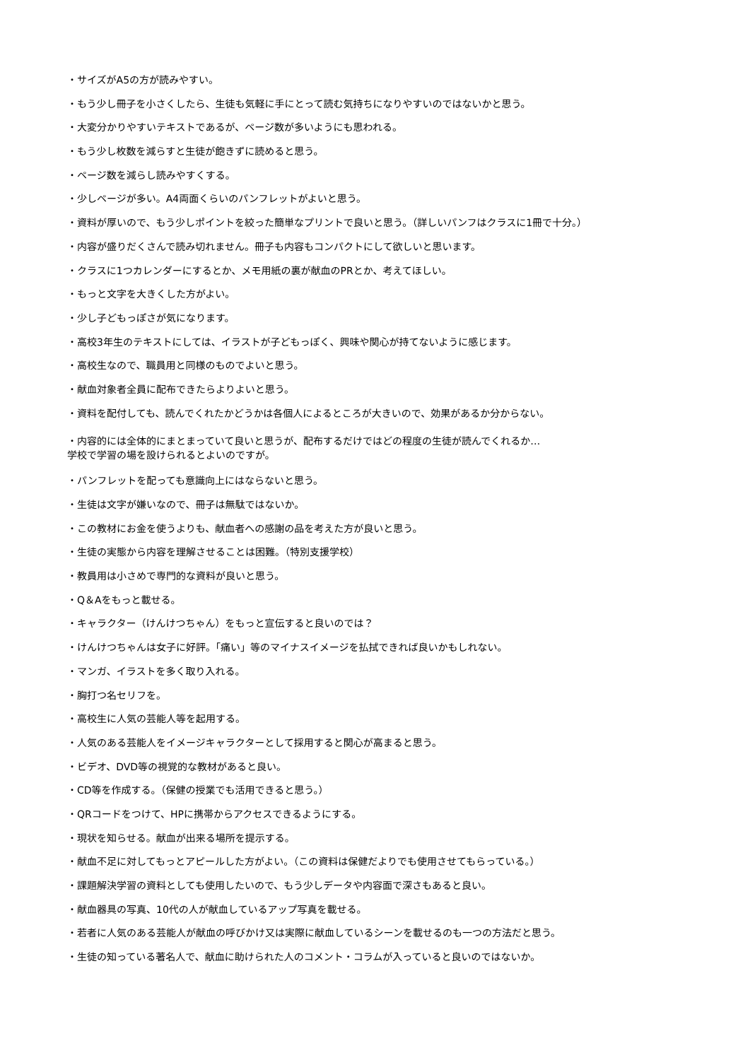・サイズがA5の方が読みやすい。
・もう少し冊子を小さくしたら、生徒も気軽に手にとって読む気持ちになりやすいのではないかと思う。
・大変分かりやすいテキストであるが、ページ数が多いようにも思われる。
・もう少し枚数を減らすと生徒が飽きずに読めると思う。
・ページ数を減らし読みやすくする。
・少しページが多い。A4両面くらいのパンフレットがよいと思う。
・資料が厚いので、もう少しポイントを絞った簡単なプリントで良いと思う。（詳しいパンフはクラスに1冊で十分。）
・内容が盛りだくさんで読み切れません。冊子も内容もコンパクトにして欲しいと思います。
・クラスに1つカレンダーにするとか、メモ用紙の裏が献血のPRとか、考えてほしい。
・もっと文字を大きくした方がよい。
・少し子どもっぽさが気になります。
・高校3年生のテキストにしては、イラストが子どもっぽく、興味や関心が持てないように感じます。
・高校生なので、職員用と同様のものでよいと思う。
・献血対象者全員に配布できたらよりよいと思う。
・資料を配付しても、読んでくれたかどうかは各個人によるところが大きいので、効果があるか分からない。
・内容的には全体的にまとまっていて良いと思うが、配布するだけではどの程度の生徒が読んでくれるか…
学校で学習の場を設けられるとよいのですが。
・パンフレットを配っても意識向上にはならないと思う。
・生徒は文字が嫌いなので、冊子は無駄ではないか。
・この教材にお金を使うよりも、献血者への感謝の品を考えた方が良いと思う。
・生徒の実態から内容を理解させることは困難。（特別支援学校）
・教員用は小さめで専門的な資料が良いと思う。
・Q＆Aをもっと載せる。
・キャラクター（けんけつちゃん）をもっと宣伝すると良いのでは？
・けんけつちゃんは女子に好評。「痛い」等のマイナスイメージを払拭できれば良いかもしれない。
・マンガ、イラストを多く取り入れる。
・胸打つ名セリフを。
・高校生に人気の芸能人等を起用する。
・人気のある芸能人をイメージキャラクターとして採用すると関心が高まると思う。
・ビデオ、DVD等の視覚的な教材があると良い。
・CD等を作成する。（保健の授業でも活用できると思う。）
・QRコードをつけて、HPに携帯からアクセスできるようにする。
・現状を知らせる。献血が出来る場所を提示する。
・献血不足に対してもっとアピールした方がよい。（この資料は保健だよりでも使用させてもらっている。）
・課題解決学習の資料としても使用したいので、もう少しデータや内容面で深さもあると良い。
・献血器具の写真、10代の人が献血しているアップ写真を載せる。
・若者に人気のある芸能人が献血の呼びかけ又は実際に献血しているシーンを載せるのも一つの方法だと思う。
・生徒の知っている著名人で、献血に助けられた人のコメント・コラムが入っていると良いのではないか。